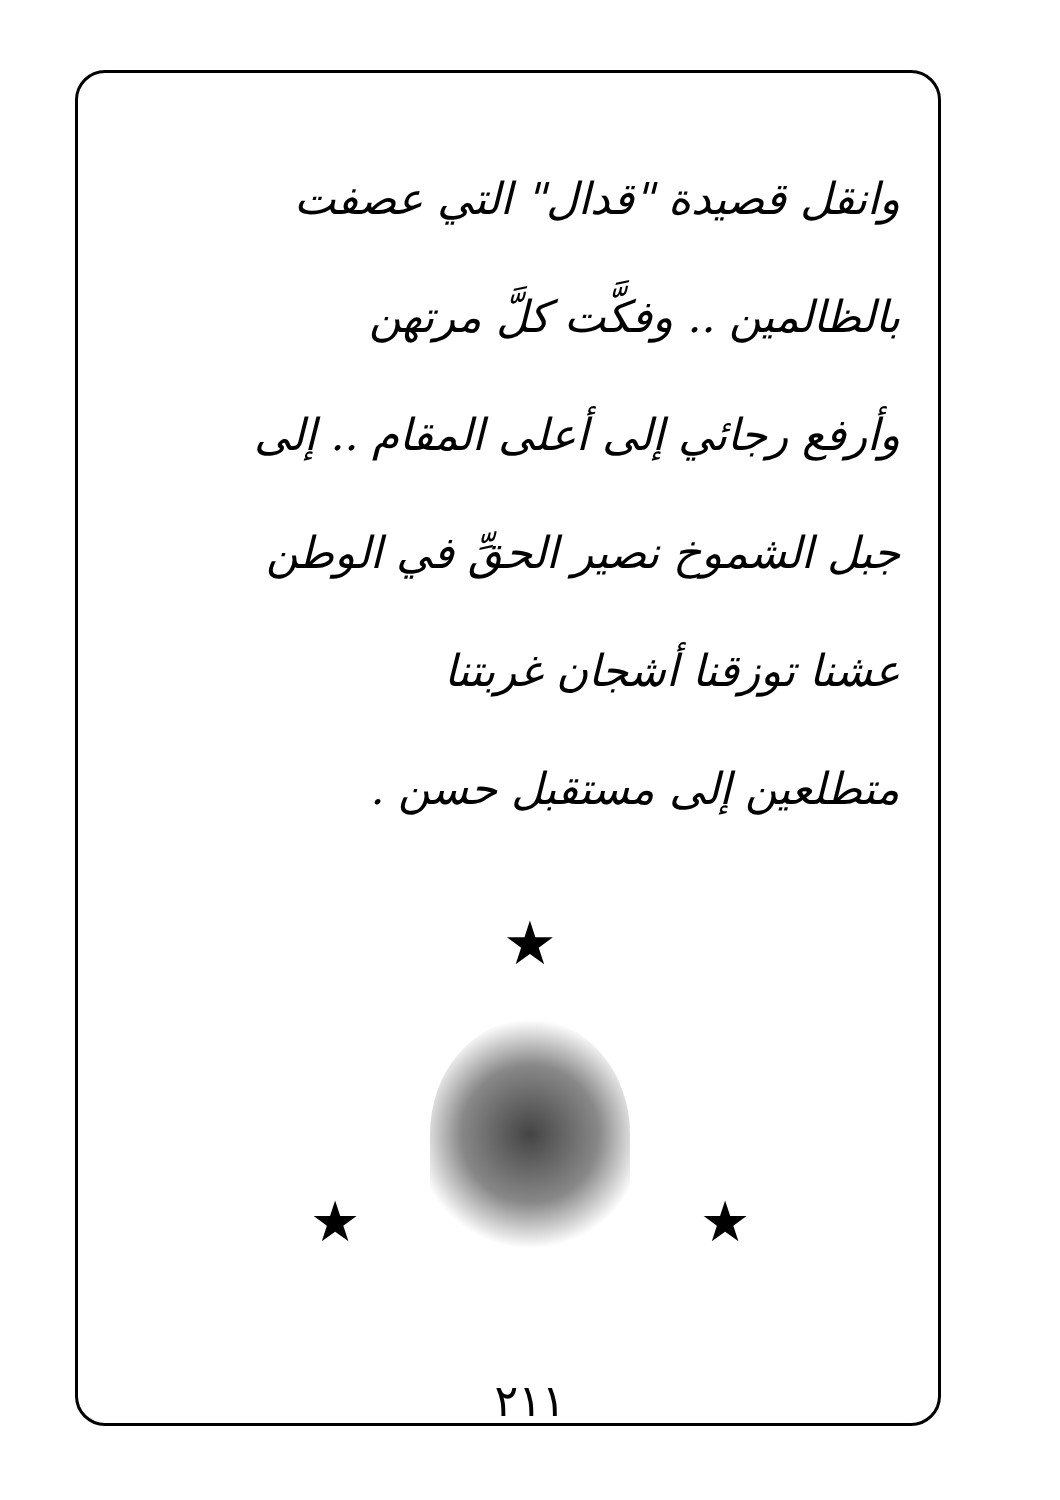وانقل قصيدة "قدال" التي عصفت
بالظالمين .. وفكَّت كلَّ مرتهن
وأرفع رجائي إلى أعلى المقام .. إلى
جبل الشموخ نصير الحقِّ في الوطن
عشنا توزقنا أشجان غربتنا
متطلعين إلى مستقبل حسن .
★
★ ★
٢١١